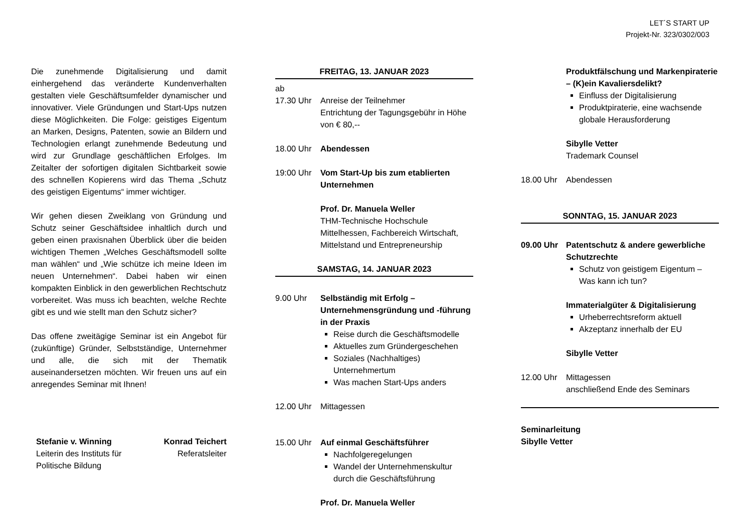LET´S START UP
Projekt-Nr. 323/0302/003
Die zunehmende Digitalisierung und damit einhergehend das veränderte Kundenverhalten gestalten viele Geschäftsumfelder dynamischer und innovativer. Viele Gründungen und Start-Ups nutzen diese Möglichkeiten. Die Folge: geistiges Eigentum an Marken, Designs, Patenten, sowie an Bildern und Technologien erlangt zunehmende Bedeutung und wird zur Grundlage geschäftlichen Erfolges. Im Zeitalter der sofortigen digitalen Sichtbarkeit sowie des schnellen Kopierens wird das Thema „Schutz des geistigen Eigentums“ immer wichtiger.
Wir gehen diesen Zweiklang von Gründung und Schutz seiner Geschäftsidee inhaltlich durch und geben einen praxisnahen Überblick über die beiden wichtigen Themen „Welches Geschäftsmodell sollte man wählen“ und „Wie schütze ich meine Ideen im neuen Unternehmen“. Dabei haben wir einen kompakten Einblick in den gewerblichen Rechtschutz vorbereitet. Was muss ich beachten, welche Rechte gibt es und wie stellt man den Schutz sicher?
Das offene zweitägige Seminar ist ein Angebot für (zukünftige) Gründer, Selbstständige, Unternehmer und alle, die sich mit der Thematik auseinandersetzen möchten. Wir freuen uns auf ein anregendes Seminar mit Ihnen!
Stefanie v. Winning
Leiterin des Instituts für
Politische Bildung
Konrad Teichert
Referatsleiter
FREITAG, 13. JANUAR 2023
ab
17.30 Uhr
Anreise der Teilnehmer
Entrichtung der Tagungsgebühr in Höhe von € 80,--
18.00 Uhr Abendessen
19:00 Uhr Vom Start-Up bis zum etablierten Unternehmen
Prof. Dr. Manuela Weller
THM-Technische Hochschule Mittelhessen, Fachbereich Wirtschaft, Mittelstand und Entrepreneurship
SAMSTAG, 14. JANUAR 2023
9.00 Uhr Selbständig mit Erfolg – Unternehmensgründung und -führung in der Praxis
Reise durch die Geschäftsmodelle
Aktuelles zum Gründergeschehen
Soziales (Nachhaltiges) Unternehmertum
Was machen Start-Ups anders
12.00 Uhr Mittagessen
15.00 Uhr Auf einmal Geschäftsführer
Nachfolgeregelungen
Wandel der Unternehmenskultur durch die Geschäftsführung
Prof. Dr. Manuela Weller
Produktfälschung und Markenpiraterie – (K)ein Kavaliersdelikt?
Einfluss der Digitalisierung
Produktpiraterie, eine wachsende globale Herausforderung
Sibylle Vetter
Trademark Counsel
18.00 Uhr Abendessen
SONNTAG, 15. JANUAR 2023
09.00 Uhr Patentschutz & andere gewerbliche Schutzrechte
Schutz von geistigem Eigentum – Was kann ich tun?
Immaterialgüter & Digitalisierung
Urheberrechtsreform aktuell
Akzeptanz innerhalb der EU
Sibylle Vetter
12.00 Uhr Mittagessen
anschließend Ende des Seminars
Seminarleitung
Sibylle Vetter